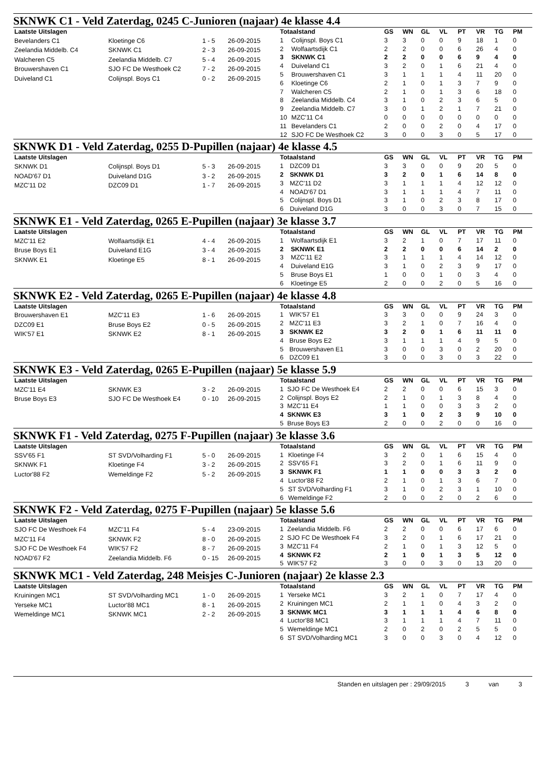SKNWK C1 - Veld Zaterdag, 0245 C-Junioren (najaar) 4e klasse 4.4
| Laatste Uitslagen | | | |
| --- | --- | --- | --- |
| Bevelanders C1 | Kloetinge C6 | 1 - 5 | 26-09-2015 |
| Zeelandia Middelb. C4 | SKNWK C1 | 2 - 3 | 26-09-2015 |
| Walcheren C5 | Zeelandia Middelb. C7 | 5 - 4 | 26-09-2015 |
| Brouwershaven C1 | SJO FC De Westhoek C2 | 7 - 2 | 26-09-2015 |
| Duiveland C1 | Colijnspl. Boys C1 | 0 - 2 | 26-09-2015 |
| Totaalstand | | GS | WN | GL | VL | PT | VR | TG | PM |
| --- | --- | --- | --- | --- | --- | --- | --- | --- | --- |
| 1 | Colijnspl. Boys C1 | 3 | 3 | 0 | 0 | 9 | 18 | 1 | 0 |
| 2 | Wolfaartsdijk C1 | 2 | 2 | 0 | 0 | 6 | 26 | 4 | 0 |
| 3 | SKNWK C1 | 2 | 2 | 0 | 0 | 6 | 9 | 4 | 0 |
| 4 | Duiveland C1 | 3 | 2 | 0 | 1 | 6 | 21 | 4 | 0 |
| 5 | Brouwershaven C1 | 3 | 1 | 1 | 1 | 4 | 11 | 20 | 0 |
| 6 | Kloetinge C6 | 2 | 1 | 0 | 1 | 3 | 7 | 9 | 0 |
| 7 | Walcheren C5 | 2 | 1 | 0 | 1 | 3 | 6 | 18 | 0 |
| 8 | Zeelandia Middelb. C4 | 3 | 1 | 0 | 2 | 3 | 6 | 5 | 0 |
| 9 | Zeelandia Middelb. C7 | 3 | 0 | 1 | 2 | 1 | 7 | 21 | 0 |
| 10 | MZC'11 C4 | 0 | 0 | 0 | 0 | 0 | 0 | 0 | 0 |
| 11 | Bevelanders C1 | 2 | 0 | 0 | 2 | 0 | 4 | 17 | 0 |
| 12 | SJO FC De Westhoek C2 | 3 | 0 | 0 | 3 | 0 | 5 | 17 | 0 |
SKNWK D1 - Veld Zaterdag, 0255 D-Pupillen (najaar) 4e klasse 4.5
| Laatste Uitslagen | | | |
| --- | --- | --- | --- |
| SKNWK D1 | Colijnspl. Boys D1 | 5 - 3 | 26-09-2015 |
| NOAD'67 D1 | Duiveland D1G | 3 - 2 | 26-09-2015 |
| MZC'11 D2 | DZC09 D1 | 1 - 7 | 26-09-2015 |
| Totaalstand | | GS | WN | GL | VL | PT | VR | TG | PM |
| --- | --- | --- | --- | --- | --- | --- | --- | --- | --- |
| 1 | DZC09 D1 | 3 | 3 | 0 | 0 | 9 | 20 | 5 | 0 |
| 2 | SKNWK D1 | 3 | 2 | 0 | 1 | 6 | 14 | 8 | 0 |
| 3 | MZC'11 D2 | 3 | 1 | 1 | 1 | 4 | 12 | 12 | 0 |
| 4 | NOAD'67 D1 | 3 | 1 | 1 | 1 | 4 | 7 | 11 | 0 |
| 5 | Colijnspl. Boys D1 | 3 | 1 | 0 | 2 | 3 | 8 | 17 | 0 |
| 6 | Duiveland D1G | 3 | 0 | 0 | 3 | 0 | 7 | 15 | 0 |
SKNWK E1 - Veld Zaterdag, 0265 E-Pupillen (najaar) 3e klasse 3.7
| Laatste Uitslagen | | | |
| --- | --- | --- | --- |
| MZC'11 E2 | Wolfaartsdijk E1 | 4 - 4 | 26-09-2015 |
| Bruse Boys E1 | Duiveland E1G | 3 - 4 | 26-09-2015 |
| SKNWK E1 | Kloetinge E5 | 8 - 1 | 26-09-2015 |
| Totaalstand | | GS | WN | GL | VL | PT | VR | TG | PM |
| --- | --- | --- | --- | --- | --- | --- | --- | --- | --- |
| 1 | Wolfaartsdijk E1 | 3 | 2 | 1 | 0 | 7 | 17 | 11 | 0 |
| 2 | SKNWK E1 | 2 | 2 | 0 | 0 | 6 | 14 | 2 | 0 |
| 3 | MZC'11 E2 | 3 | 1 | 1 | 1 | 4 | 14 | 12 | 0 |
| 4 | Duiveland E1G | 3 | 1 | 0 | 2 | 3 | 9 | 17 | 0 |
| 5 | Bruse Boys E1 | 1 | 0 | 0 | 1 | 0 | 3 | 4 | 0 |
| 6 | Kloetinge E5 | 2 | 0 | 0 | 2 | 0 | 5 | 16 | 0 |
SKNWK E2 - Veld Zaterdag, 0265 E-Pupillen (najaar) 4e klasse 4.8
| Laatste Uitslagen | | | |
| --- | --- | --- | --- |
| Brouwershaven E1 | MZC'11 E3 | 1 - 6 | 26-09-2015 |
| DZC09 E1 | Bruse Boys E2 | 0 - 5 | 26-09-2015 |
| WIK'57 E1 | SKNWK E2 | 8 - 1 | 26-09-2015 |
| Totaalstand | | GS | WN | GL | VL | PT | VR | TG | PM |
| --- | --- | --- | --- | --- | --- | --- | --- | --- | --- |
| 1 | WIK'57 E1 | 3 | 3 | 0 | 0 | 9 | 24 | 3 | 0 |
| 2 | MZC'11 E3 | 3 | 2 | 1 | 0 | 7 | 16 | 4 | 0 |
| 3 | SKNWK E2 | 3 | 2 | 0 | 1 | 6 | 11 | 11 | 0 |
| 4 | Bruse Boys E2 | 3 | 1 | 1 | 1 | 4 | 9 | 5 | 0 |
| 5 | Brouwershaven E1 | 3 | 0 | 0 | 3 | 0 | 2 | 20 | 0 |
| 6 | DZC09 E1 | 3 | 0 | 0 | 3 | 0 | 3 | 22 | 0 |
SKNWK E3 - Veld Zaterdag, 0265 E-Pupillen (najaar) 5e klasse 5.9
| Laatste Uitslagen | | | |
| --- | --- | --- | --- |
| MZC'11 E4 | SKNWK E3 | 3 - 2 | 26-09-2015 |
| Bruse Boys E3 | SJO FC De Westhoek E4 | 0 - 10 | 26-09-2015 |
| Totaalstand | | GS | WN | GL | VL | PT | VR | TG | PM |
| --- | --- | --- | --- | --- | --- | --- | --- | --- | --- |
| 1 | SJO FC De Westhoek E4 | 2 | 2 | 0 | 0 | 6 | 15 | 3 | 0 |
| 2 | Colijnspl. Boys E2 | 2 | 1 | 0 | 1 | 3 | 8 | 4 | 0 |
| 3 | MZC'11 E4 | 1 | 1 | 0 | 0 | 3 | 3 | 2 | 0 |
| 4 | SKNWK E3 | 3 | 1 | 0 | 2 | 3 | 9 | 10 | 0 |
| 5 | Bruse Boys E3 | 2 | 0 | 0 | 2 | 0 | 0 | 16 | 0 |
SKNWK F1 - Veld Zaterdag, 0275 F-Pupillen (najaar) 3e klasse 3.6
| Laatste Uitslagen | | | |
| --- | --- | --- | --- |
| SSV'65 F1 | ST SVD/Volharding F1 | 5 - 0 | 26-09-2015 |
| SKNWK F1 | Kloetinge F4 | 3 - 2 | 26-09-2015 |
| Luctor'88 F2 | Wemeldinge F2 | 5 - 2 | 26-09-2015 |
| Totaalstand | | GS | WN | GL | VL | PT | VR | TG | PM |
| --- | --- | --- | --- | --- | --- | --- | --- | --- | --- |
| 1 | Kloetinge F4 | 3 | 2 | 0 | 1 | 6 | 15 | 4 | 0 |
| 2 | SSV'65 F1 | 3 | 2 | 0 | 1 | 6 | 11 | 9 | 0 |
| 3 | SKNWK F1 | 1 | 1 | 0 | 0 | 3 | 3 | 2 | 0 |
| 4 | Luctor'88 F2 | 2 | 1 | 0 | 1 | 3 | 6 | 7 | 0 |
| 5 | ST SVD/Volharding F1 | 3 | 1 | 0 | 2 | 3 | 1 | 10 | 0 |
| 6 | Wemeldinge F2 | 2 | 0 | 0 | 2 | 0 | 2 | 6 | 0 |
SKNWK F2 - Veld Zaterdag, 0275 F-Pupillen (najaar) 5e klasse 5.6
| Laatste Uitslagen | | | |
| --- | --- | --- | --- |
| SJO FC De Westhoek F4 | MZC'11 F4 | 5 - 4 | 23-09-2015 |
| MZC'11 F4 | SKNWK F2 | 8 - 0 | 26-09-2015 |
| SJO FC De Westhoek F4 | WIK'57 F2 | 8 - 7 | 26-09-2015 |
| NOAD'67 F2 | Zeelandia Middelb. F6 | 0 - 15 | 26-09-2015 |
| Totaalstand | | GS | WN | GL | VL | PT | VR | TG | PM |
| --- | --- | --- | --- | --- | --- | --- | --- | --- | --- |
| 1 | Zeelandia Middelb. F6 | 2 | 2 | 0 | 0 | 6 | 17 | 6 | 0 |
| 2 | SJO FC De Westhoek F4 | 3 | 2 | 0 | 1 | 6 | 17 | 21 | 0 |
| 3 | MZC'11 F4 | 2 | 1 | 0 | 1 | 3 | 12 | 5 | 0 |
| 4 | SKNWK F2 | 2 | 1 | 0 | 1 | 3 | 5 | 12 | 0 |
| 5 | WIK'57 F2 | 3 | 0 | 0 | 3 | 0 | 13 | 20 | 0 |
SKNWK MC1 - Veld Zaterdag, 248 Meisjes C-Junioren (najaar) 2e klasse 2.3
| Laatste Uitslagen | | | |
| --- | --- | --- | --- |
| Kruiningen MC1 | ST SVD/Volharding MC1 | 1 - 0 | 26-09-2015 |
| Yerseke MC1 | Luctor'88 MC1 | 8 - 1 | 26-09-2015 |
| Wemeldinge MC1 | SKNWK MC1 | 2 - 2 | 26-09-2015 |
| Totaalstand | | GS | WN | GL | VL | PT | VR | TG | PM |
| --- | --- | --- | --- | --- | --- | --- | --- | --- | --- |
| 1 | Yerseke MC1 | 3 | 2 | 1 | 0 | 7 | 17 | 4 | 0 |
| 2 | Kruiningen MC1 | 2 | 1 | 1 | 0 | 4 | 3 | 2 | 0 |
| 3 | SKNWK MC1 | 3 | 1 | 1 | 1 | 4 | 6 | 8 | 0 |
| 4 | Luctor'88 MC1 | 3 | 1 | 1 | 1 | 4 | 7 | 11 | 0 |
| 5 | Wemeldinge MC1 | 2 | 0 | 2 | 0 | 2 | 5 | 5 | 0 |
| 6 | ST SVD/Volharding MC1 | 3 | 0 | 0 | 3 | 0 | 4 | 12 | 0 |
Standen en uitslagen per : 29/09/2015 3 van 3